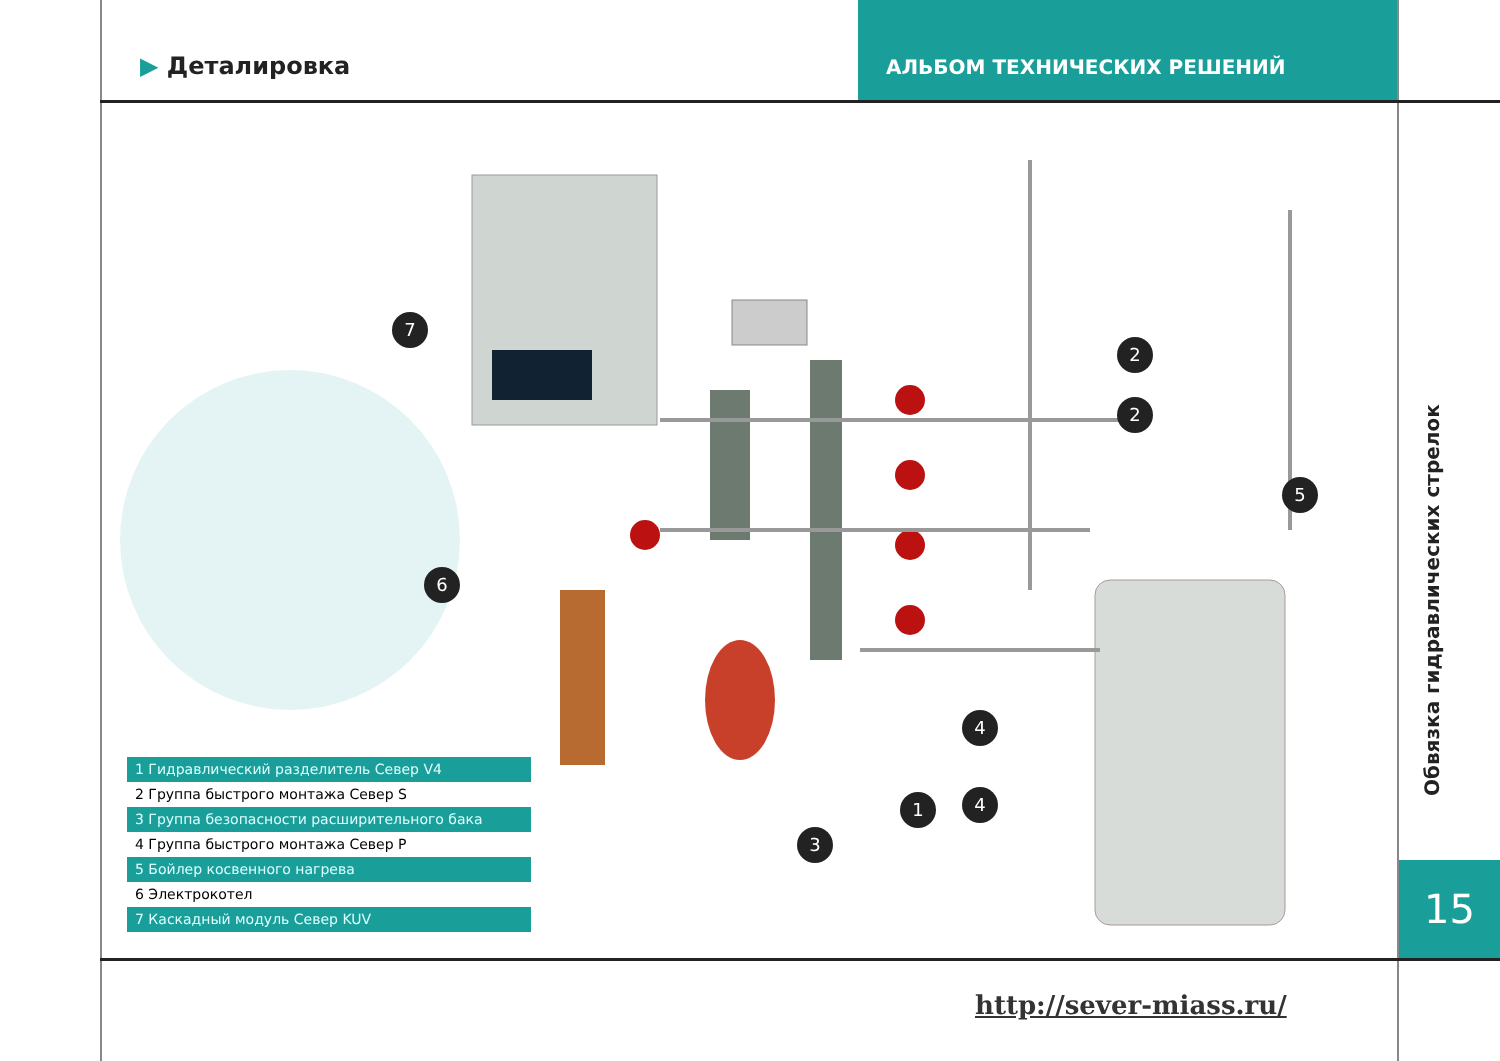▶ Деталировка
АЛЬБОМ ТЕХНИЧЕСКИХ РЕШЕНИЙ
7
2
2
5
6
4
4
1
3
1 Гидравлический разделитель Север V4
2 Группа быстрого монтажа Север S
3 Группа безопасности расширительного бака
4 Группа быстрого монтажа Север P
5 Бойлер косвенного нагрева
6 Электрокотел
7 Каскадный модуль Север KUV
Обвязка гидравлических стрелок
15
http://sever-miass.ru/